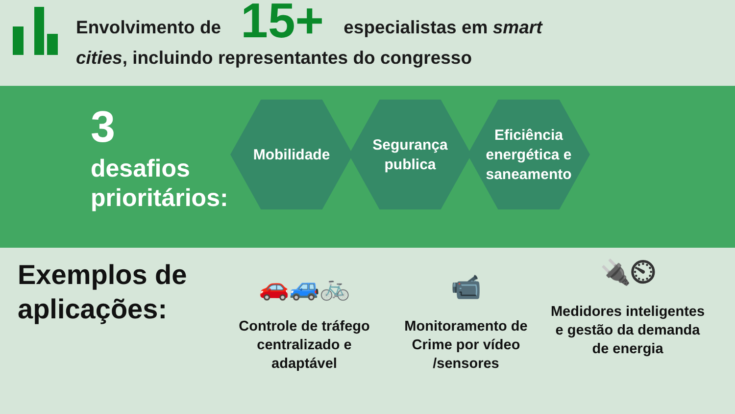Envolvimento de 15+ especialistas em smart cities, incluindo representantes do congresso
3
desafios prioritários:
Mobilidade Segurança
publica
Eficiência
energética e
saneamento
Exemplos de aplicações:
🚗🚙🚲
Controle de tráfego centralizado e adaptável
📹
Monitoramento de Crime por vídeo /sensores
🔌⏲
Medidores inteligentes e gestão da demanda de energia